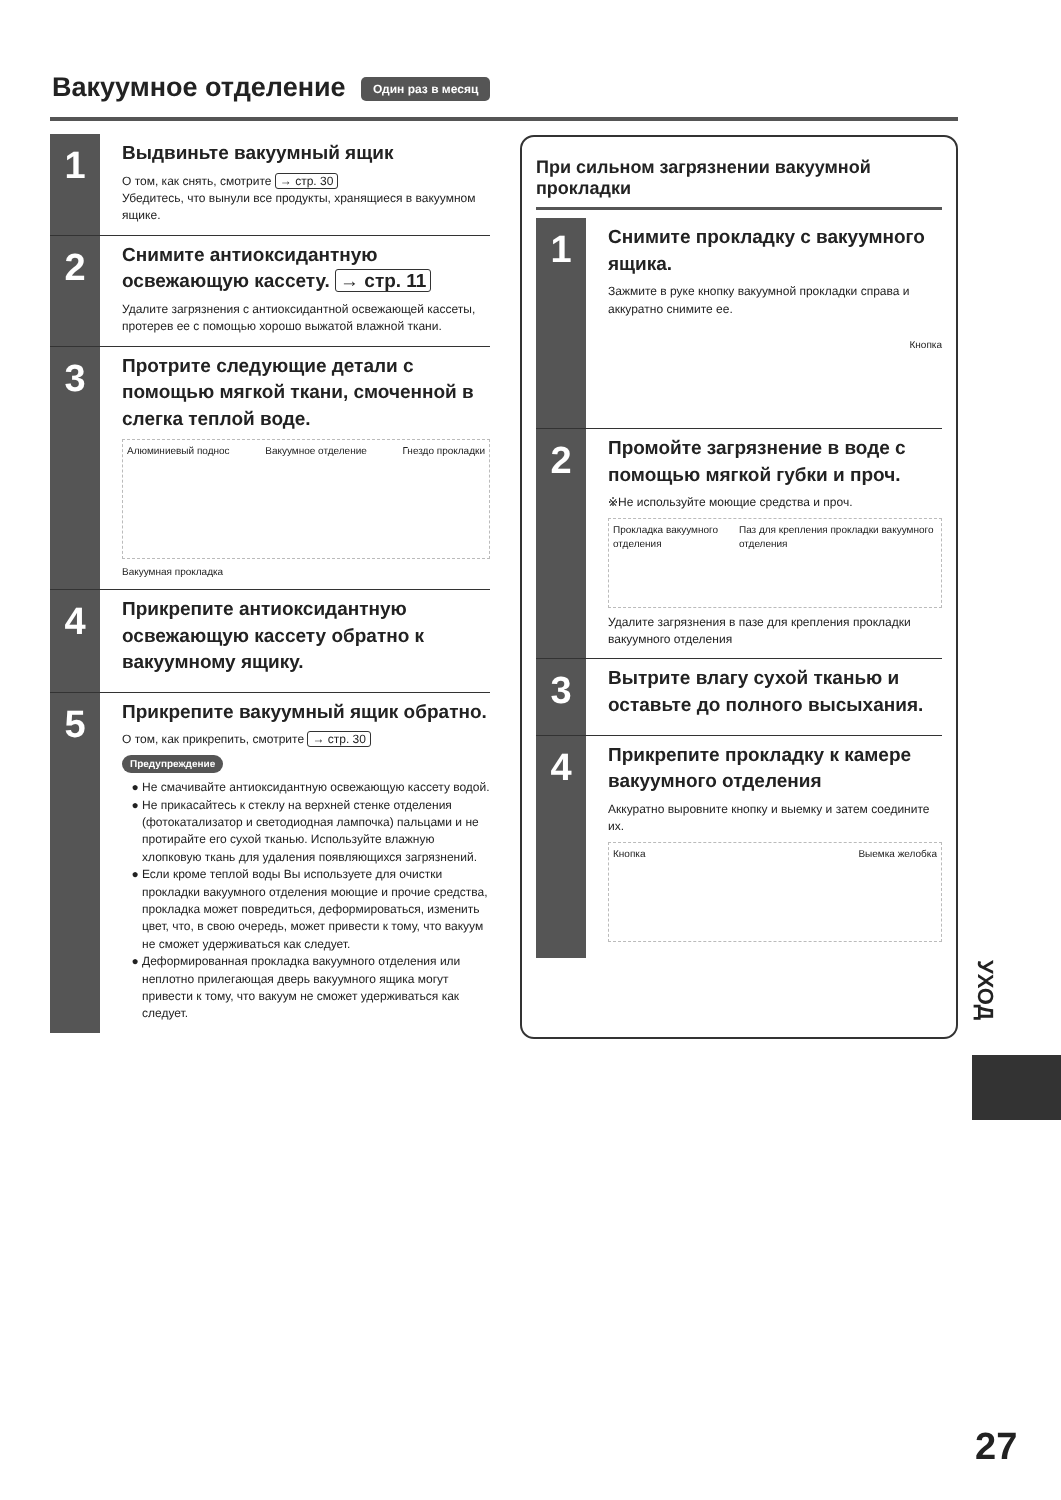Вакуумное отделение Один раз в месяц
1
Выдвиньте вакуумный ящик
О том, как снять, смотрите → стр. 30
Убедитесь, что вынули все продукты, хранящиеся в вакуумном ящике.
2
Снимите антиоксидантную освежающую кассету. → стр. 11
Удалите загрязнения с антиоксидантной освежающей кассеты, протерев ее с помощью хорошо выжатой влажной ткани.
3
Протрите следующие детали с помощью мягкой ткани, смоченной в слегка теплой воде.
Алюминиевый поднос Вакуумное отделение Гнездо прокладки
Вакуумная прокладка
4
Прикрепите антиоксидантную освежающую кассету обратно к вакуумному ящику.
5
Прикрепите вакуумный ящик обратно.
О том, как прикрепить, смотрите → стр. 30
Предупреждение
Не смачивайте антиоксидантную освежающую кассету водой.
Не прикасайтесь к стеклу на верхней стенке отделения (фотокатализатор и светодиодная лампочка) пальцами и не протирайте его сухой тканью. Используйте влажную хлопковую ткань для удаления появляющихся загрязнений.
Если кроме теплой воды Вы используете для очистки прокладки вакуумного отделения моющие и прочие средства, прокладка может повредиться, деформироваться, изменить цвет, что, в свою очередь, может привести к тому, что вакуум не сможет удерживаться как следует.
Деформированная прокладка вакуумного отделения или неплотно прилегающая дверь вакуумного ящика могут привести к тому, что вакуум не сможет удерживаться как следует.
При сильном загрязнении вакуумной прокладки
1
Снимите прокладку с вакуумного ящика.
Зажмите в руке кнопку вакуумной прокладки справа и аккуратно снимите ее.
Кнопка
2
Промойте загрязнение в воде с помощью мягкой губки и проч.
※Не используйте моющие средства и проч.
Прокладка вакуумного отделения Паз для крепления прокладки вакуумного отделения
Удалите загрязнения в пазе для крепления прокладки вакуумного отделения
3
Вытрите влагу сухой тканью и оставьте до полного высыхания.
4
Прикрепите прокладку к камере вакуумного отделения
Аккуратно выровните кнопку и выемку и затем соедините их.
Кнопка Выемка желобка
УХОД
27